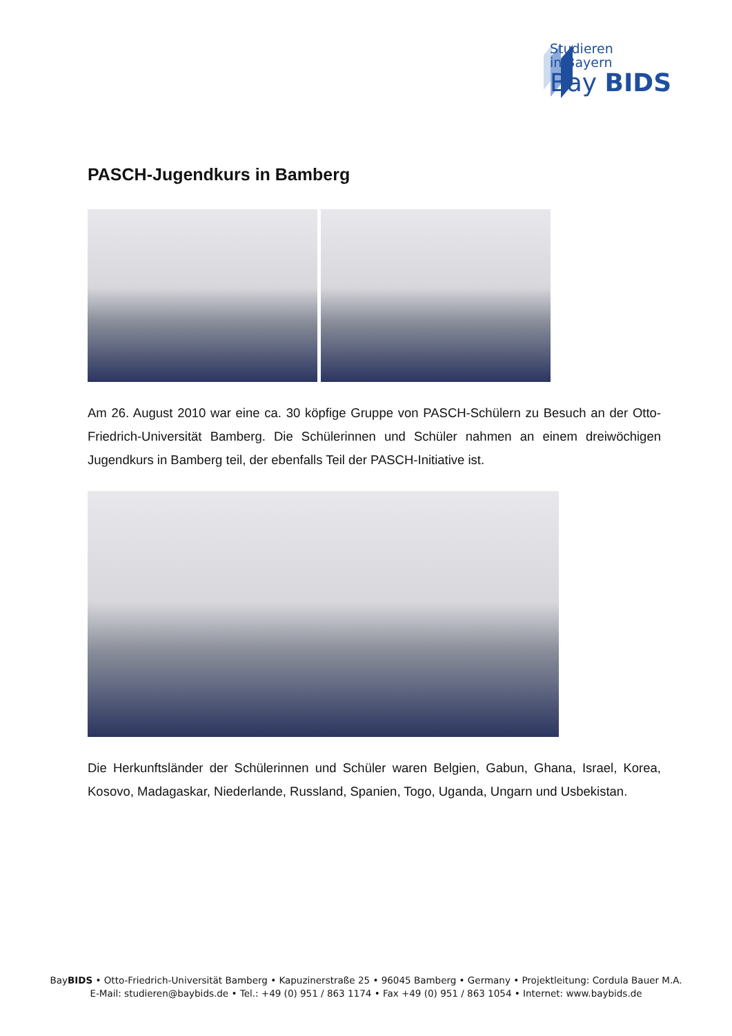Studieren
in Bayern
Bay BIDS
PASCH-Jugendkurs in Bamberg
Am 26. August 2010 war eine ca. 30 köpfige Gruppe von PASCH-Schülern zu Besuch an der Otto-Friedrich-Universität Bamberg. Die Schülerinnen und Schüler nahmen an einem dreiwöchigen Jugendkurs in Bamberg teil, der ebenfalls Teil der PASCH-Initiative ist.
Die Herkunftsländer der Schülerinnen und Schüler waren Belgien, Gabun, Ghana, Israel, Korea, Kosovo, Madagaskar, Niederlande, Russland, Spanien, Togo, Uganda, Ungarn und Usbekistan.
BayBIDS • Otto-Friedrich-Universität Bamberg • Kapuzinerstraße 25 • 96045 Bamberg • Germany • Projektleitung: Cordula Bauer M.A.
E-Mail: studieren@baybids.de • Tel.: +49 (0) 951 / 863 1174 • Fax +49 (0) 951 / 863 1054 • Internet: www.baybids.de